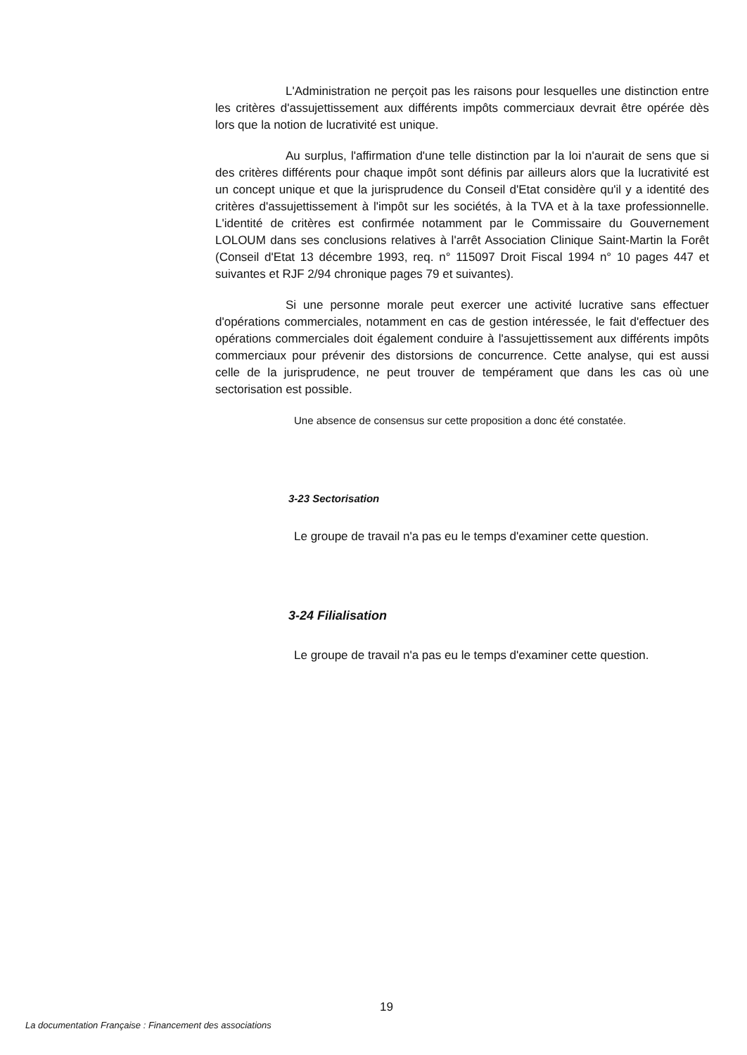L'Administration ne perçoit pas les raisons pour lesquelles une distinction entre les critères d'assujettissement aux différents impôts commerciaux devrait être opérée dès lors que la notion de lucrativité est unique.
Au surplus, l'affirmation d'une telle distinction par la loi n'aurait de sens que si des critères différents pour chaque impôt sont définis par ailleurs alors que la lucrativité est un concept unique et que la jurisprudence du Conseil d'Etat considère qu'il y a identité des critères d'assujettissement à l'impôt sur les sociétés, à la TVA et à la taxe professionnelle. L'identité de critères est confirmée notamment par le Commissaire du Gouvernement LOLOUM dans ses conclusions relatives à l'arrêt Association Clinique Saint-Martin la Forêt (Conseil d'Etat 13 décembre 1993, req. n° 115097 Droit Fiscal 1994 n° 10 pages 447 et suivantes et RJF 2/94 chronique pages 79 et suivantes).
Si une personne morale peut exercer une activité lucrative sans effectuer d'opérations commerciales, notamment en cas de gestion intéressée, le fait d'effectuer des opérations commerciales doit également conduire à l'assujettissement aux différents impôts commerciaux pour prévenir des distorsions de concurrence. Cette analyse, qui est aussi celle de la jurisprudence, ne peut trouver de tempérament que dans les cas où une sectorisation est possible.
Une absence de consensus sur cette proposition a donc été constatée.
3-23 Sectorisation
Le groupe de travail n'a pas eu le temps d'examiner cette question.
3-24 Filialisation
Le groupe de travail n'a pas eu le temps d'examiner cette question.
19
La documentation Française : Financement des associations